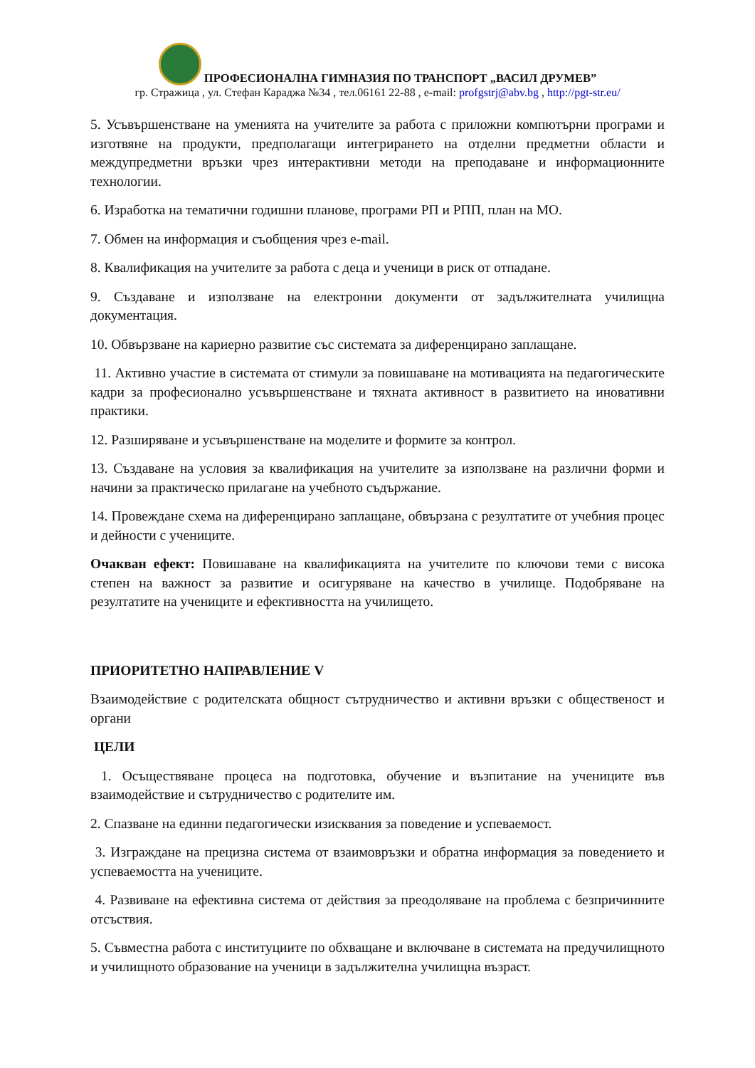ПРОФЕСИОНАЛНА ГИМНАЗИЯ ПО ТРАНСПОРТ „ВАСИЛ ДРУМЕВ”
гр. Стражица , ул. Стефан Караджа №34 , тел.06161 22-88 , e-mail: profgstrj@abv.bg , http://pgt-str.eu/
5. Усъвършенстване на уменията на учителите за работа с приложни компютърни програми и изготвяне на продукти, предполагащи интегрирането на отделни предметни области и междупредметни връзки чрез интерактивни методи на преподаване и информационните технологии.
6. Изработка на тематични годишни планове, програми РП и РПП, план на МО.
7. Обмен на информация и съобщения чрез e-mail.
8. Квалификация на учителите за работа с деца и ученици в риск от отпадане.
9. Създаване и използване на електронни документи от задължителната училищна документация.
10. Обвързване на кариерно развитие със системата за диференцирано заплащане.
11. Активно участие в системата от стимули за повишаване на мотивацията на педагогическите кадри за професионално усъвършенстване и тяхната активност в развитието на иновативни практики.
12. Разширяване и усъвършенстване на моделите и формите за контрол.
13. Създаване на условия за квалификация на учителите за използване на различни форми и начини за практическо прилагане на учебното съдържание.
14. Провеждане схема на диференцирано заплащане, обвързана с резултатите от учебния процес и дейности с учениците.
Очакван ефект: Повишаване на квалификацията на учителите по ключови теми с висока степен на важност за развитие и осигуряване на качество в училище. Подобряване на резултатите на учениците и ефективността на училището.
ПРИОРИТЕТНО НАПРАВЛЕНИЕ V
Взаимодействие с родителската общност сътрудничество и активни връзки с общественост и органи
ЦЕЛИ
1. Осъществяване процеса на подготовка, обучение и възпитание на учениците във взаимодействие и сътрудничество с родителите им.
2. Спазване на единни педагогически изисквания за поведение и успеваемост.
3. Изграждане на прецизна система от взаимовръзки и обратна информация за поведението и успеваемостта на учениците.
4. Развиване на ефективна система от действия за преодоляване на проблема с безпричинните отсъствия.
5. Съвместна работа с институциите по обхващане и включване в системата на предучилищното и училищното образование на ученици в задължителна училищна възраст.